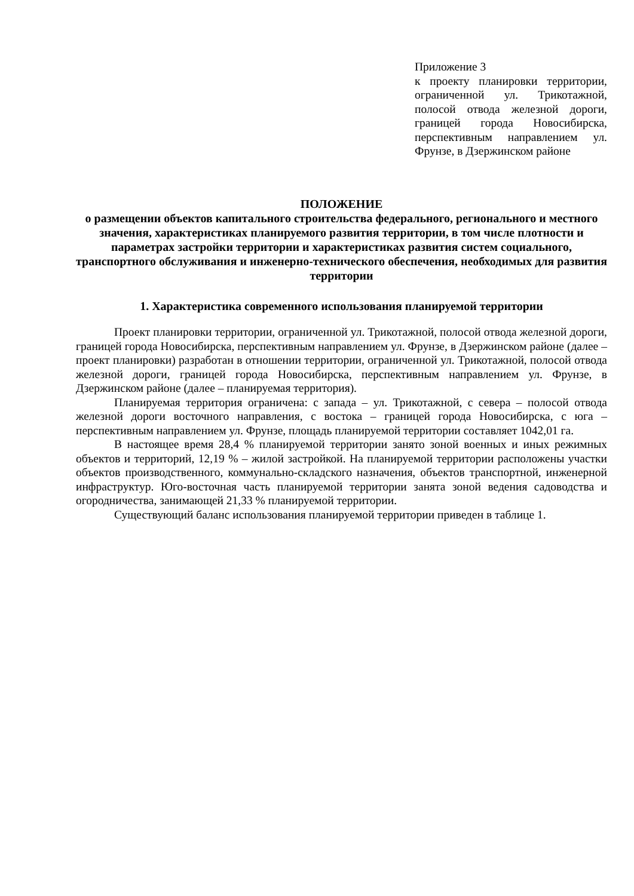Приложение 3
к проекту планировки территории, ограниченной ул. Трикотажной, полосой отвода железной дороги, границей города Новосибирска, перспективным направлением ул. Фрунзе, в Дзержинском районе
ПОЛОЖЕНИЕ
о размещении объектов капитального строительства федерального, регионального и местного значения, характеристиках планируемого развития территории, в том числе плотности и параметрах застройки территории и характеристиках развития систем социального, транспортного обслуживания и инженерно-технического обеспечения, необходимых для развития территории
1. Характеристика современного использования планируемой территории
Проект планировки территории, ограниченной ул. Трикотажной, полосой отвода железной дороги, границей города Новосибирска, перспективным направлением ул. Фрунзе, в Дзержинском районе (далее – проект планировки) разработан в отношении территории, ограниченной ул. Трикотажной, полосой отвода железной дороги, границей города Новосибирска, перспективным направлением ул. Фрунзе, в Дзержинском районе (далее – планируемая территория).
Планируемая территория ограничена: с запада – ул. Трикотажной, с севера – полосой отвода железной дороги восточного направления, с востока – границей города Новосибирска, с юга – перспективным направлением ул. Фрунзе, площадь планируемой территории составляет 1042,01 га.
В настоящее время 28,4 % планируемой территории занято зоной военных и иных режимных объектов и территорий, 12,19 % – жилой застройкой. На планируемой территории расположены участки объектов производственного, коммунально-складского назначения, объектов транспортной, инженерной инфраструктур. Юго-восточная часть планируемой территории занята зоной ведения садоводства и огородничества, занимающей 21,33 % планируемой территории.
Существующий баланс использования планируемой территории приведен в таблице 1.